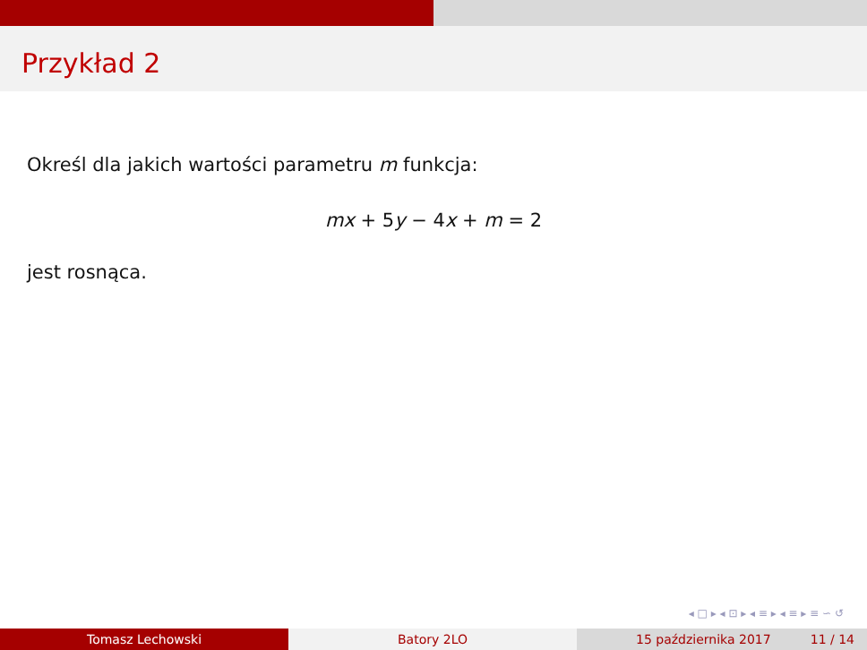Przykład 2
Określ dla jakich wartości parametru m funkcja:
mx + 5y − 4x + m = 2
jest rosnąca.
◂ □ ▸ ◂ ⊡ ▸ ◂ ≡ ▸ ◂ ≡ ▸ ≡ ∽ ↺
Tomasz Lechowski Batory 2LO 15 października 2017 11 / 14